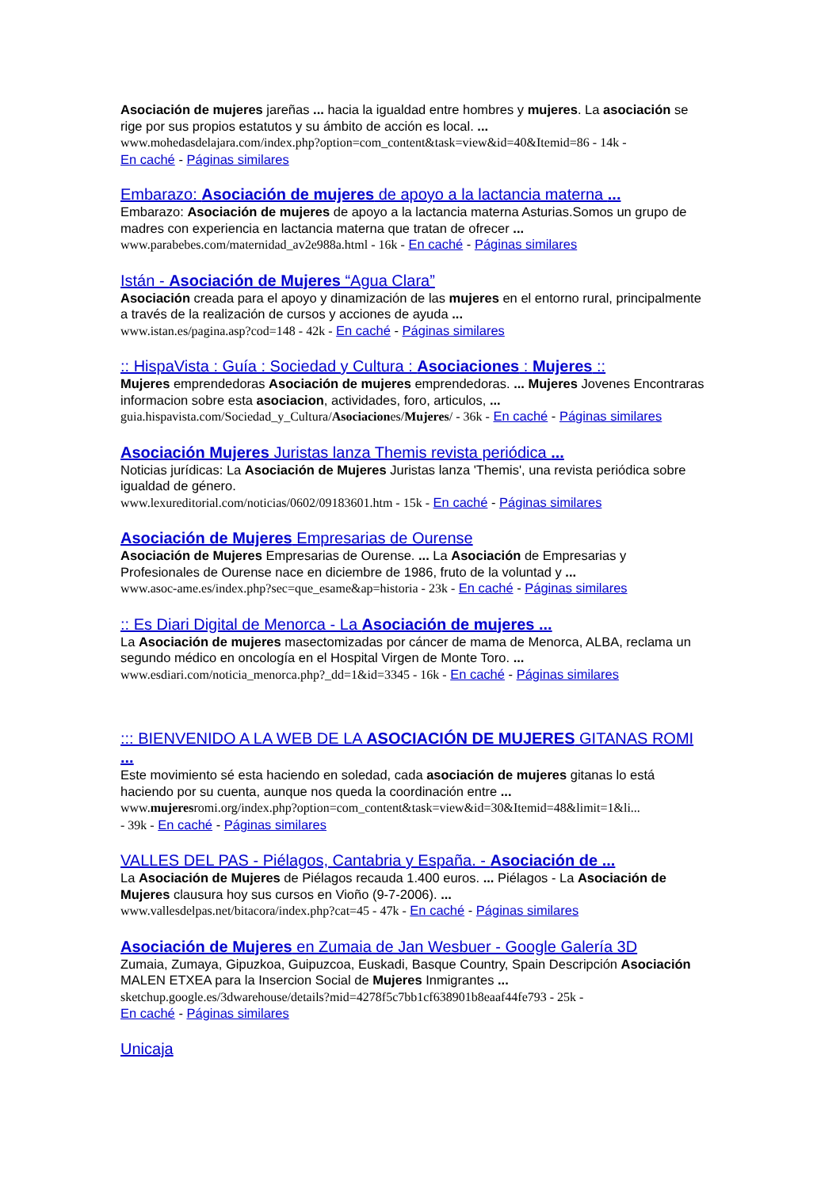Asociación de mujeres jareñas ... hacia la igualdad entre hombres y mujeres. La asociación se rige por sus propios estatutos y su ámbito de acción es local. ...
www.mohedasdelajara.com/index.php?option=com_content&task=view&id=40&Itemid=86 - 14k -
En caché - Páginas similares
Embarazo: Asociación de mujeres de apoyo a la lactancia materna ...
Embarazo: Asociación de mujeres de apoyo a la lactancia materna Asturias.Somos un grupo de madres con experiencia en lactancia materna que tratan de ofrecer ...
www.parabebes.com/maternidad_av2e988a.html - 16k - En caché - Páginas similares
Istán - Asociación de Mujeres “Agua Clara”
Asociación creada para el apoyo y dinamización de las mujeres en el entorno rural, principalmente a través de la realización de cursos y acciones de ayuda ...
www.istan.es/pagina.asp?cod=148 - 42k - En caché - Páginas similares
:: HispaVista : Guía : Sociedad y Cultura : Asociaciones : Mujeres ::
Mujeres emprendedoras Asociación de mujeres emprendedoras. ... Mujeres Jovenes Encontraras informacion sobre esta asociacion, actividades, foro, articulos, ...
guia.hispavista.com/Sociedad_y_Cultura/Asociaciones/Mujeres/ - 36k - En caché - Páginas similares
Asociación Mujeres Juristas lanza Themis revista periódica ...
Noticias jurídicas: La Asociación de Mujeres Juristas lanza 'Themis', una revista periódica sobre igualdad de género.
www.lexureditorial.com/noticias/0602/09183601.htm - 15k - En caché - Páginas similares
Asociación de Mujeres Empresarias de Ourense
Asociación de Mujeres Empresarias de Ourense. ... La Asociación de Empresarias y Profesionales de Ourense nace en diciembre de 1986, fruto de la voluntad y ...
www.asoc-ame.es/index.php?sec=que_esame&ap=historia - 23k - En caché - Páginas similares
:: Es Diari Digital de Menorca - La Asociación de mujeres ...
La Asociación de mujeres masectomizadas por cáncer de mama de Menorca, ALBA, reclama un segundo médico en oncología en el Hospital Virgen de Monte Toro. ...
www.esdiari.com/noticia_menorca.php?_dd=1&id=3345 - 16k - En caché - Páginas similares
::: BIENVENIDO A LA WEB DE LA ASOCIACIÓN DE MUJERES GITANAS ROMI ...
Este movimiento sé esta haciendo en soledad, cada asociación de mujeres gitanas lo está haciendo por su cuenta, aunque nos queda la coordinación entre ...
www.mujeresromi.org/index.php?option=com_content&task=view&id=30&Itemid=48&limit=1&li...
- 39k - En caché - Páginas similares
VALLES DEL PAS - Piélagos, Cantabria y España. - Asociación de ...
La Asociación de Mujeres de Piélagos recauda 1.400 euros. ... Piélagos - La Asociación de Mujeres clausura hoy sus cursos en Vioño (9-7-2006). ...
www.vallesdelpas.net/bitacora/index.php?cat=45 - 47k - En caché - Páginas similares
Asociación de Mujeres en Zumaia de Jan Wesbuer - Google Galería 3D
Zumaia, Zumaya, Gipuzkoa, Guipuzcoa, Euskadi, Basque Country, Spain Descripción Asociación MALEN ETXEA para la Insercion Social de Mujeres Inmigrantes ...
sketchup.google.es/3dwarehouse/details?mid=4278f5c7bb1cf638901b8eaaf44fe793 - 25k -
En caché - Páginas similares
Unicaja